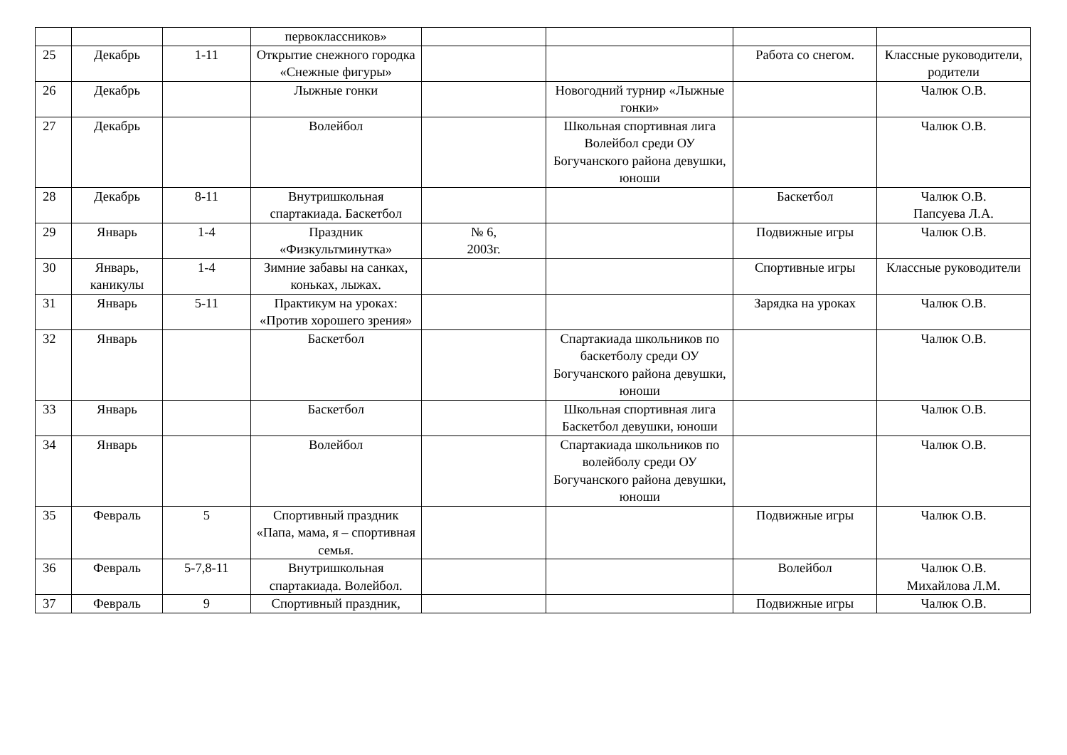| | | | первоклассников» | | | | |
| 25 | Декабрь | 1-11 | Открытие снежного городка «Снежные фигуры» | | | Работа со снегом. | Классные руководители, родители |
| 26 | Декабрь | | Лыжные гонки | | Новогодний турнир «Лыжные гонки» | | Чалюк О.В. |
| 27 | Декабрь | | Волейбол | | Школьная спортивная лига Волейбол среди ОУ Богучанского района девушки, юноши | | Чалюк О.В. |
| 28 | Декабрь | 8-11 | Внутришкольная спартакиада. Баскетбол | | | Баскетбол | Чалюк О.В. Папсуева Л.А. |
| 29 | Январь | 1-4 | Праздник «Физкультминутка» | № 6, 2003г. | | Подвижные игры | Чалюк О.В. |
| 30 | Январь, каникулы | 1-4 | Зимние забавы на санках, коньках, лыжах. | | | Спортивные игры | Классные руководители |
| 31 | Январь | 5-11 | Практикум на уроках: «Против хорошего зрения» | | | Зарядка на уроках | Чалюк О.В. |
| 32 | Январь | | Баскетбол | | Спартакиада школьников по баскетболу среди ОУ Богучанского района девушки, юноши | | Чалюк О.В. |
| 33 | Январь | | Баскетбол | | Школьная спортивная лига Баскетбол девушки, юноши | | Чалюк О.В. |
| 34 | Январь | | Волейбол | | Спартакиада школьников по волейболу среди ОУ Богучанского района девушки, юноши | | Чалюк О.В. |
| 35 | Февраль | 5 | Спортивный праздник «Папа, мама, я – спортивная семья. | | | Подвижные игры | Чалюк О.В. |
| 36 | Февраль | 5-7,8-11 | Внутришкольная спартакиада. Волейбол. | | | Волейбол | Чалюк О.В. Михайлова Л.М. |
| 37 | Февраль | 9 | Спортивный праздник, | | | Подвижные игры | Чалюк О.В. |